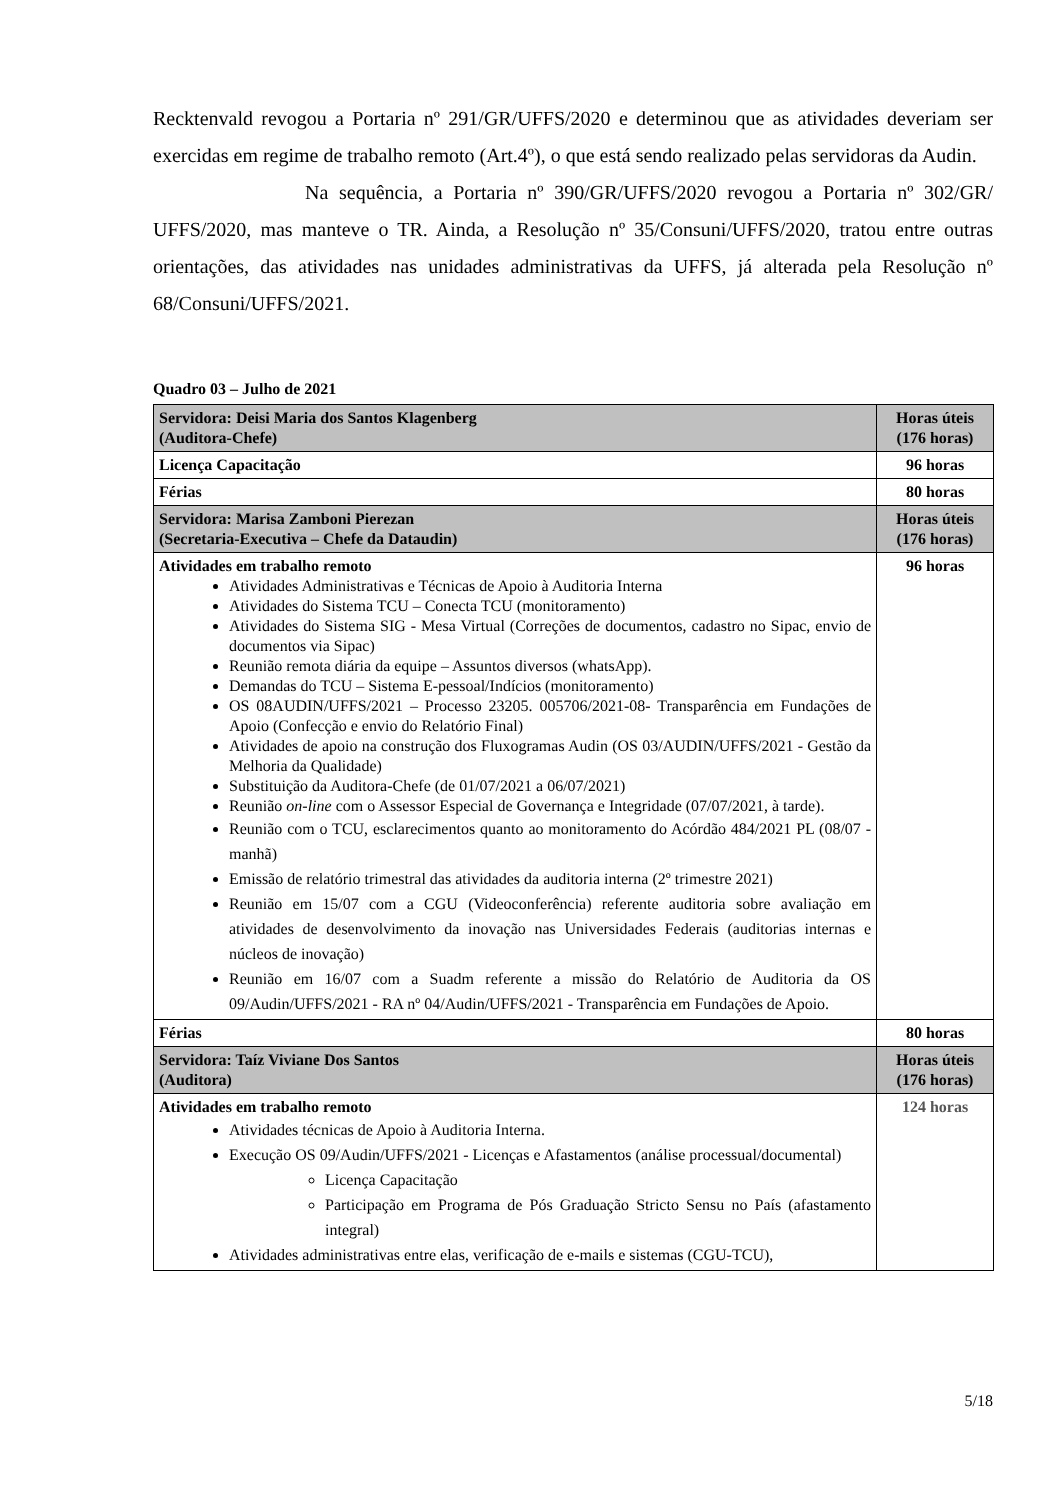Recktenvald revogou a Portaria nº 291/GR/UFFS/2020 e determinou que as atividades deveriam ser exercidas em regime de trabalho remoto (Art.4º), o que está sendo realizado pelas servidoras da Audin.
Na sequência, a Portaria nº 390/GR/UFFS/2020 revogou a Portaria nº 302/GR/ UFFS/2020, mas manteve o TR. Ainda, a Resolução nº 35/Consuni/UFFS/2020, tratou entre outras orientações, das atividades nas unidades administrativas da UFFS, já alterada pela Resolução nº 68/Consuni/UFFS/2021.
Quadro 03 – Julho de 2021
| Servidora: Deisi Maria dos Santos Klagenberg (Auditora-Chefe) | Horas úteis (176 horas) |
| Licença Capacitação | 96 horas |
| Férias | 80 horas |
| Servidora: Marisa Zamboni Pierezan (Secretaria-Executiva – Chefe da Dataudin) | Horas úteis (176 horas) |
| Atividades em trabalho remoto Atividades Administrativas e Técnicas de Apoio à Auditoria Interna Atividades do Sistema TCU – Conecta TCU (monitoramento) Atividades do Sistema SIG - Mesa Virtual (Correções de documentos, cadastro no Sipac, envio de documentos via Sipac) Reunião remota diária da equipe – Assuntos diversos (whatsApp). Demandas do TCU – Sistema E-pessoal/Indícios (monitoramento) OS 08AUDIN/UFFS/2021 – Processo 23205. 005706/2021-08- Transparência em Fundações de Apoio (Confecção e envio do Relatório Final) Atividades de apoio na construção dos Fluxogramas Audin (OS 03/AUDIN/UFFS/2021 - Gestão da Melhoria da Qualidade) Substituição da Auditora-Chefe (de 01/07/2021 a 06/07/2021) Reunião on-line com o Assessor Especial de Governança e Integridade (07/07/2021, à tarde). Reunião com o TCU, esclarecimentos quanto ao monitoramento do Acórdão 484/2021 PL (08/07 - manhã) Emissão de relatório trimestral das atividades da auditoria interna (2º trimestre 2021) Reunião em 15/07 com a CGU (Videoconferência) referente auditoria sobre avaliação em atividades de desenvolvimento da inovação nas Universidades Federais (auditorias internas e núcleos de inovação) Reunião em 16/07 com a Suadm referente a missão do Relatório de Auditoria da OS 09/Audin/UFFS/2021 - RA nº 04/Audin/UFFS/2021 - Transparência em Fundações de Apoio. | 96 horas |
| Férias | 80 horas |
| Servidora: Taíz Viviane Dos Santos (Auditora) | Horas úteis (176 horas) |
| Atividades em trabalho remoto Atividades técnicas de Apoio à Auditoria Interna. Execução OS 09/Audin/UFFS/2021 - Licenças e Afastamentos (análise processual/documental) Licença Capacitação Participação em Programa de Pós Graduação Stricto Sensu no País (afastamento integral) Atividades administrativas entre elas, verificação de e-mails e sistemas (CGU-TCU), | 124 horas |
5/18